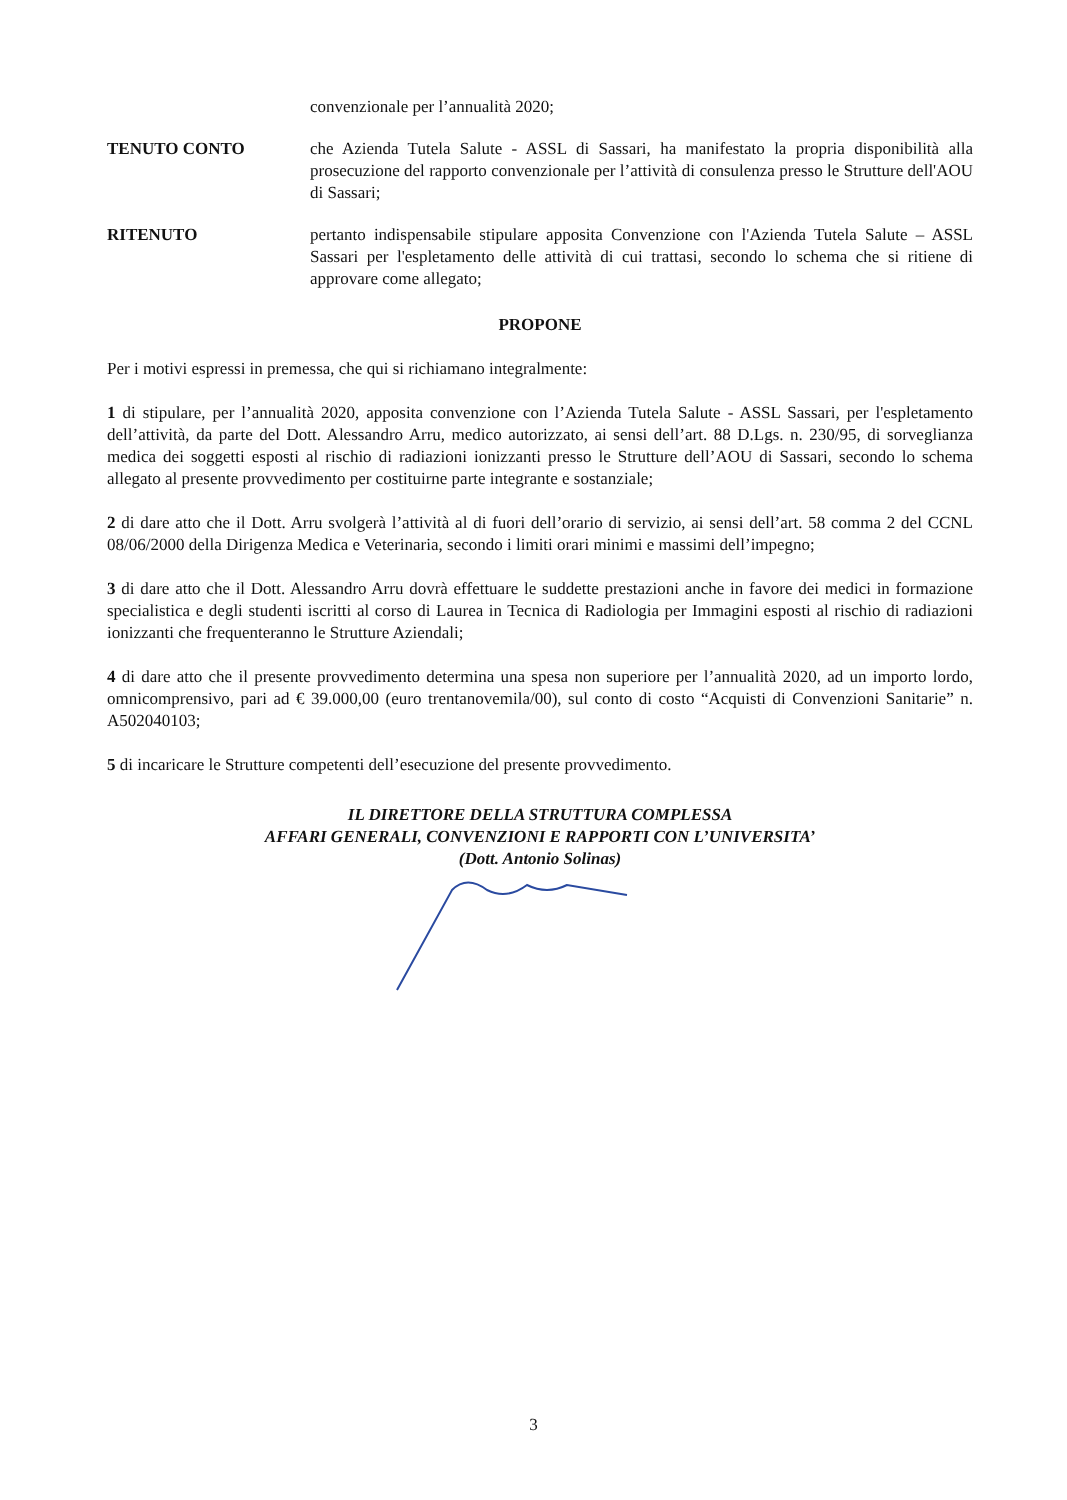convenzionale per l’annualità 2020;
TENUTO CONTO che Azienda Tutela Salute - ASSL di Sassari, ha manifestato la propria disponibilità alla prosecuzione del rapporto convenzionale per l’attività di consulenza presso le Strutture dell'AOU di Sassari;
RITENUTO pertanto indispensabile stipulare apposita Convenzione con l'Azienda Tutela Salute – ASSL Sassari per l'espletamento delle attività di cui trattasi, secondo lo schema che si ritiene di approvare come allegato;
PROPONE
Per i motivi espressi in premessa, che qui si richiamano integralmente:
1 di stipulare, per l’annualità 2020, apposita convenzione con l’Azienda Tutela Salute - ASSL Sassari, per l'espletamento dell’attività, da parte del Dott. Alessandro Arru, medico autorizzato, ai sensi dell’art. 88 D.Lgs. n. 230/95, di sorveglianza medica dei soggetti esposti al rischio di radiazioni ionizzanti presso le Strutture dell’AOU di Sassari, secondo lo schema allegato al presente provvedimento per costituirne parte integrante e sostanziale;
2 di dare atto che il Dott. Arru svolgerà l’attività al di fuori dell’orario di servizio, ai sensi dell’art. 58 comma 2 del CCNL 08/06/2000 della Dirigenza Medica e Veterinaria, secondo i limiti orari minimi e massimi dell’impegno;
3 di dare atto che il Dott. Alessandro Arru dovrà effettuare le suddette prestazioni anche in favore dei medici in formazione specialistica e degli studenti iscritti al corso di Laurea in Tecnica di Radiologia per Immagini esposti al rischio di radiazioni ionizzanti che frequenteranno le Strutture Aziendali;
4 di dare atto che il presente provvedimento determina una spesa non superiore per l’annualità 2020, ad un importo lordo, omnicomprensivo, pari ad € 39.000,00 (euro trentanovemila/00), sul conto di costo “Acquisti di Convenzioni Sanitarie” n. A502040103;
5 di incaricare le Strutture competenti dell’esecuzione del presente provvedimento.
IL DIRETTORE DELLA STRUTTURA COMPLESSA
AFFARI GENERALI, CONVENZIONI E RAPPORTI CON L’UNIVERSITA’
(Dott. Antonio Solinas)
3